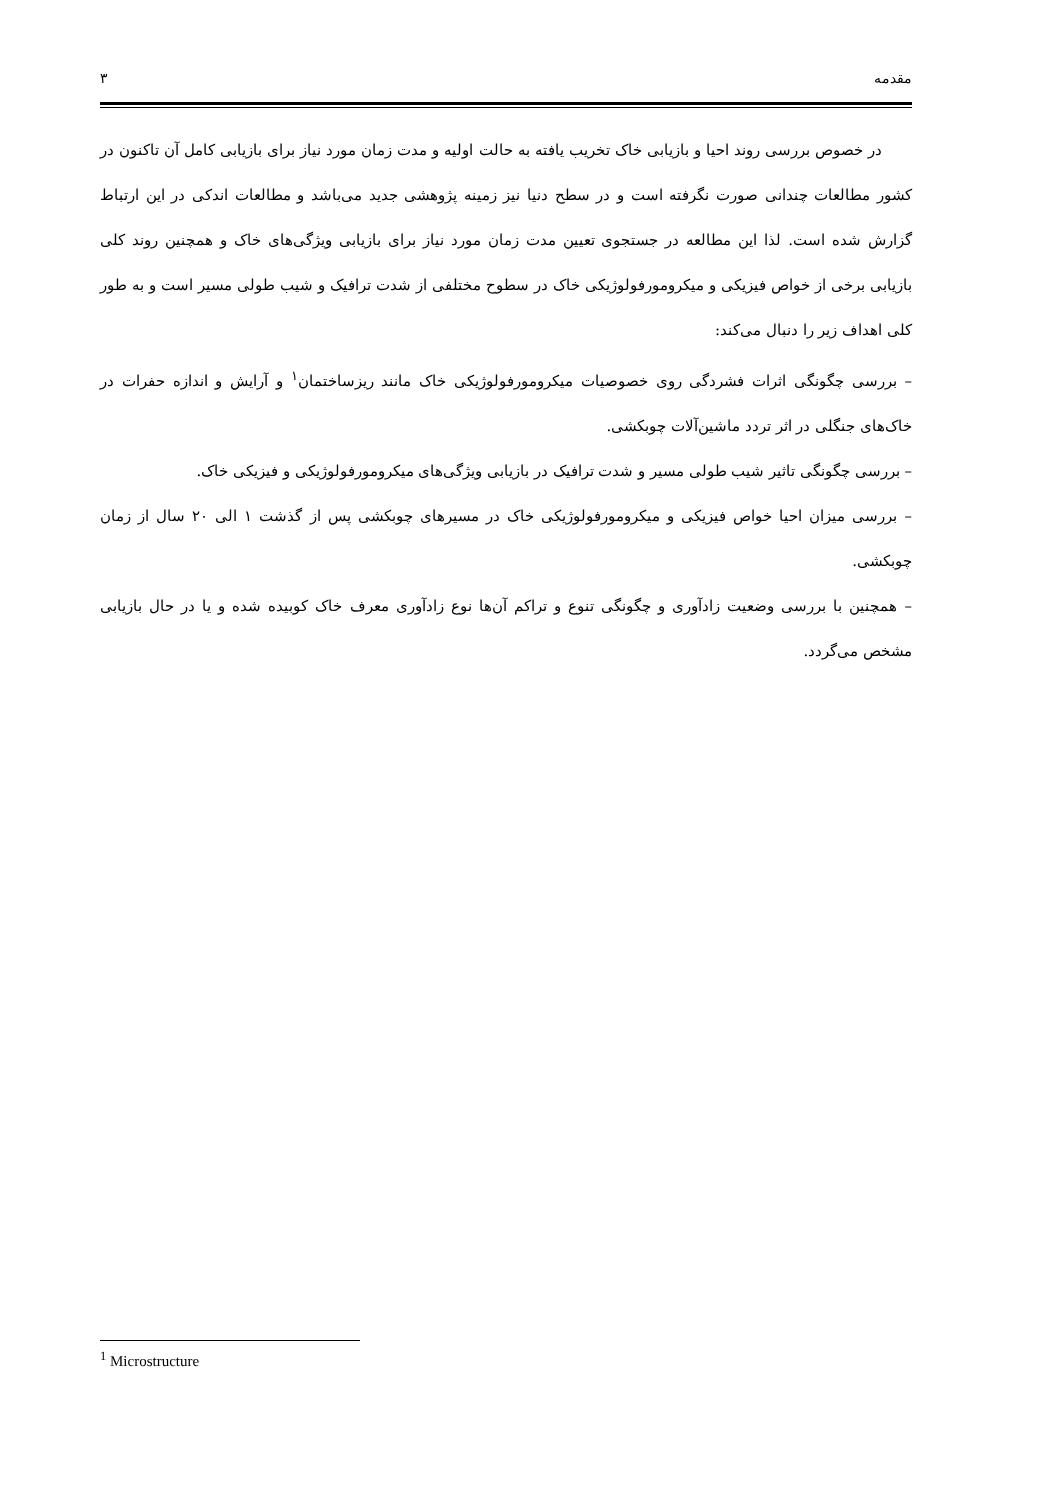مقدمه ۳
در خصوص بررسی روند احیا و بازیابی خاک تخریب یافته به حالت اولیه و مدت زمان مورد نیاز برای بازیابی کامل آن تاکنون در کشور مطالعات چندانی صورت نگرفته است و در سطح دنیا نیز زمینه پژوهشی جدید می‌باشد و مطالعات اندکی در این ارتباط گزارش شده است. لذا این مطالعه در جستجوی تعیین مدت زمان مورد نیاز برای بازیابی ویژگی‌های خاک و همچنین روند کلی بازیابی برخی از خواص فیزیکی و میکرومورفولوژیکی خاک در سطوح مختلفی از شدت ترافیک و شیب طولی مسیر است و به طور کلی اهداف زیر را دنبال می‌کند:
– بررسی چگونگی اثرات فشردگی روی خصوصیات میکرومورفولوژیکی خاک مانند ریزساختمان<sup>۱</sup> و آرایش و اندازه حفرات در خاک‌های جنگلی در اثر تردد ماشین‌آلات چوبکشی.
– بررسی چگونگی تاثیر شیب طولی مسیر و شدت ترافیک در بازیابی ویژگی‌های میکرومورفولوژیکی و فیزیکی خاک.
– بررسی میزان احیا خواص فیزیکی و میکرومورفولوژیکی خاک در مسیرهای چوبکشی پس از گذشت ۱ الی ۲۰ سال از زمان چوبکشی.
– همچنین با بررسی وضعیت زادآوری و چگونگی تنوع و تراکم آن‌ها نوع زادآوری معرف خاک کوبیده شده و یا در حال بازیابی مشخص می‌گردد.
<sup>1</sup> Microstructure